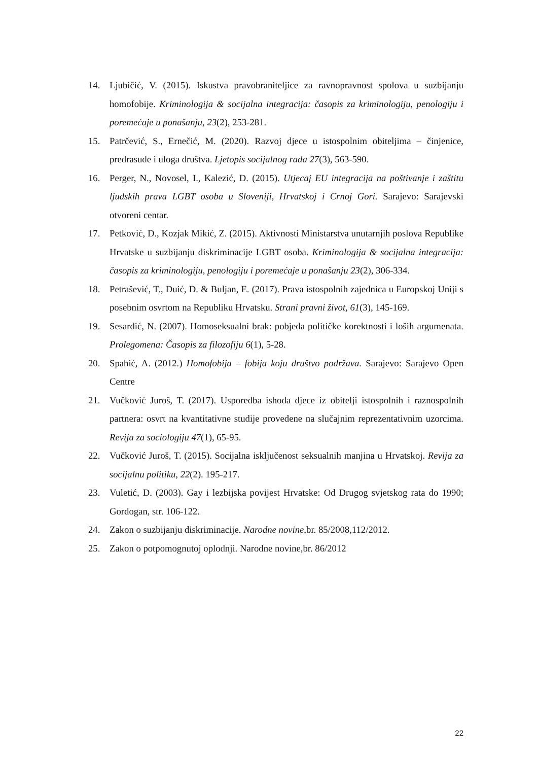14. Ljubičić, V. (2015). Iskustva pravobraniteljice za ravnopravnost spolova u suzbijanju homofobije. Kriminologija & socijalna integracija: časopis za kriminologiju, penologiju i poremećaje u ponašanju, 23(2), 253-281.
15. Patrčević, S., Ernečić, M. (2020). Razvoj djece u istospolnim obiteljima – činjenice, predrasude i uloga društva. Ljetopis socijalnog rada 27(3), 563-590.
16. Perger, N., Novosel, I., Kalezić, D. (2015). Utjecaj EU integracija na poštivanje i zaštitu ljudskih prava LGBT osoba u Sloveniji, Hrvatskoj i Crnoj Gori. Sarajevo: Sarajevski otvoreni centar.
17. Petković, D., Kozjak Mikić, Z. (2015). Aktivnosti Ministarstva unutarnjih poslova Republike Hrvatske u suzbijanju diskriminacije LGBT osoba. Kriminologija & socijalna integracija: časopis za kriminologiju, penologiju i poremećaje u ponašanju 23(2), 306-334.
18. Petrašević, T., Duić, D. & Buljan, E. (2017). Prava istospolnih zajednica u Europskoj Uniji s posebnim osvrtom na Republiku Hrvatsku. Strani pravni život, 61(3), 145-169.
19. Sesardić, N. (2007). Homoseksualni brak: pobjeda političke korektnosti i loših argumenata. Prolegomena: Časopis za filozofiju 6(1), 5-28.
20. Spahić, A. (2012.) Homofobija – fobija koju društvo podržava. Sarajevo: Sarajevo Open Centre
21. Vučković Juroš, T. (2017). Usporedba ishoda djece iz obitelji istospolnih i raznospolnih partnera: osvrt na kvantitativne studije provedene na slučajnim reprezentativnim uzorcima. Revija za sociologiju 47(1), 65-95.
22. Vučković Juroš, T. (2015). Socijalna isključenost seksualnih manjina u Hrvatskoj. Revija za socijalnu politiku, 22(2). 195-217.
23. Vuletić, D. (2003). Gay i lezbijska povijest Hrvatske: Od Drugog svjetskog rata do 1990; Gordogan, str. 106-122.
24. Zakon o suzbijanju diskriminacije. Narodne novine, br. 85/2008,112/2012.
25. Zakon o potpomognutoj oplodnji. Narodne novine,br. 86/2012
22